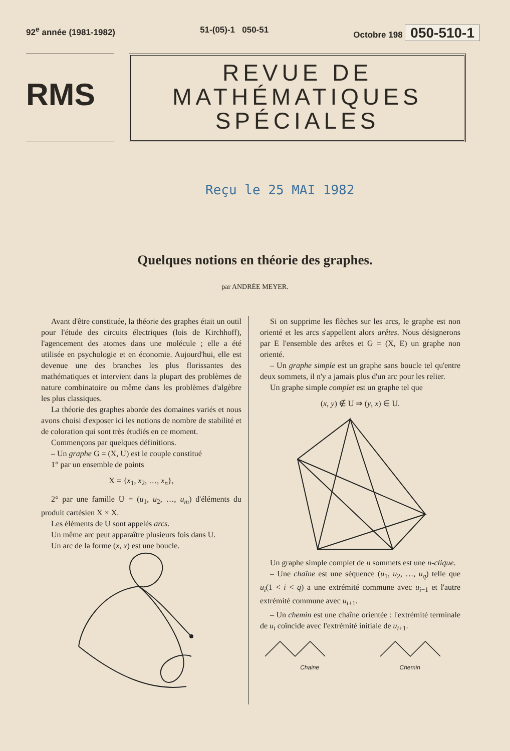92<sup>e</sup> année (1981-1982) 51-(05)-1 050-51 Octobre 198 050-510-1
RMS
REVUE DE
MATHÉMATIQUES
SPÉCIALES
Reçu le 25 MAI 1982
Quelques notions en théorie des graphes.
par ANDRÉE MEYER.
Avant d'être constituée, la théorie des graphes était un outil pour l'étude des circuits électriques (lois de Kirchhoff), l'agencement des atomes dans une molécule ; elle a été utilisée en psychologie et en économie. Aujourd'hui, elle est devenue une des branches les plus florissantes des mathématiques et intervient dans la plupart des problèmes de nature combinatoire ou même dans les problèmes d'algèbre les plus classiques.
La théorie des graphes aborde des domaines variés et nous avons choisi d'exposer ici les notions de nombre de stabilité et de coloration qui sont très étudiés en ce moment.
Commençons par quelques définitions.
– Un graphe G = (X, U) est le couple constitué
1° par un ensemble de points
X = {x<sub>1</sub>, x<sub>2</sub>, …, x<sub>n</sub>},
2° par une famille U = (u<sub>1</sub>, u<sub>2</sub>, …, u<sub>m</sub>) d'éléments du produit cartésien X × X.
Les éléments de U sont appelés arcs.
Un même arc peut apparaître plusieurs fois dans U.
Un arc de la forme (x, x) est une boucle.
Si on supprime les flèches sur les arcs, le graphe est non orienté et les arcs s'appellent alors arêtes. Nous désignerons par E l'ensemble des arêtes et G = (X, E) un graphe non orienté.
– Un graphe simple est un graphe sans boucle tel qu'entre deux sommets, il n'y a jamais plus d'un arc pour les relier.
Un graphe simple complet est un graphe tel que
(x, y) ∉ U ⇒ (y, x) ∈ U.
Un graphe simple complet de n sommets est une n-clique.
– Une chaîne est une séquence (u<sub>1</sub>, u<sub>2</sub>, …, u<sub>q</sub>) telle que u<sub>i</sub>(1 < i < q) a une extrémité commune avec u<sub>i−1</sub> et l'autre extrémité commune avec u<sub>i+1</sub>.
– Un chemin est une chaîne orientée : l'extrémité terminale de u<sub>i</sub> coïncide avec l'extrémité initiale de u<sub>i+1</sub>.
Chaine Chemin